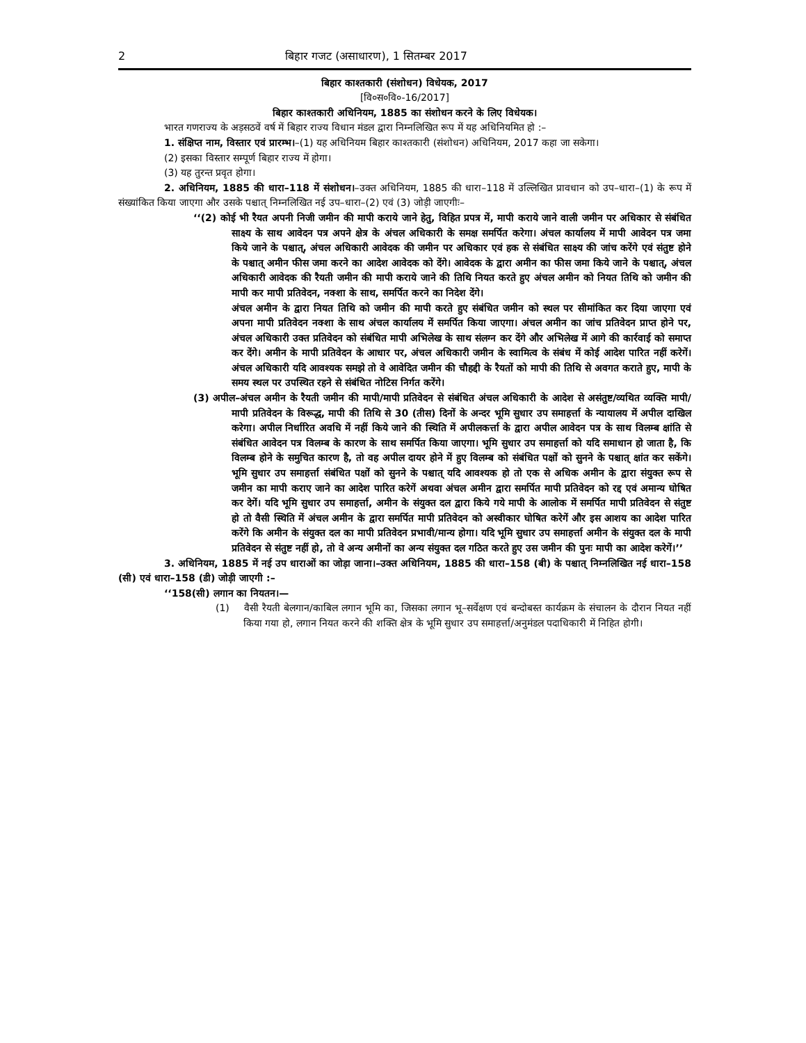2 बिहार गजट (असाधारण), 1 सितम्बर 2017
बिहार काश्तकारी (संशोधन) विधेयक, 2017
[वि०स०वि०-16/2017]
बिहार काश्तकारी अधिनियम, 1885 का संशोधन करने के लिए विधेयक।
भारत गणराज्य के अड़सठवें वर्ष में बिहार राज्य विधान मंडल द्वारा निम्नलिखित रूप में यह अधिनियमित हो :–
1. संक्षिप्त नाम, विस्तार एवं प्रारम्भ।–(1) यह अधिनियम बिहार काश्तकारी (संशोधन) अधिनियम, 2017 कहा जा सकेगा।
(2) इसका विस्तार सम्पूर्ण बिहार राज्य में होगा।
(3) यह तुरन्त प्रवृत होगा।
2. अधिनियम, 1885 की धारा–118 में संशोधन।–उक्त अधिनियम, 1885 की धारा–118 में उल्लिखित प्रावधान को उप–धारा–(1) के रूप में संख्यांकित किया जाएगा और उसके पश्चात् निम्नलिखित नई उप–धारा–(2) एवं (3) जोड़ी जाएगीः–
‘‘(2) कोई भी रैयत अपनी निजी जमीन की मापी कराये जाने हेतु, विहित प्रपत्र में, मापी कराये जाने वाली जमीन पर अधिकार से संबंधित साक्ष्य के साथ आवेदन पत्र अपने क्षेत्र के अंचल अधिकारी के समक्ष समर्पित करेगा। अंचल कार्यालय में मापी आवेदन पत्र जमा किये जाने के पश्चात्, अंचल अधिकारी आवेदक की जमीन पर अधिकार एवं हक से संबंधित साक्ष्य की जांच करेंगे एवं संतुष्ट होने के पश्चात् अमीन फीस जमा करने का आदेश आवेदक को देंगे। आवेदक के द्वारा अमीन का फीस जमा किये जाने के पश्चात्, अंचल अधिकारी आवेदक की रैयती जमीन की मापी कराये जाने की तिथि नियत करते हुए अंचल अमीन को नियत तिथि को जमीन की मापी कर मापी प्रतिवेदन, नक्शा के साथ, समर्पित करने का निदेश देंगे।
अंचल अमीन के द्वारा नियत तिथि को जमीन की मापी करते हुए संबंधित जमीन को स्थल पर सीमांकित कर दिया जाएगा एवं अपना मापी प्रतिवेदन नक्शा के साथ अंचल कार्यालय में समर्पित किया जाएगा। अंचल अमीन का जांच प्रतिवेदन प्राप्त होने पर, अंचल अधिकारी उक्त प्रतिवेदन को संबंधित मापी अभिलेख के साथ संलग्न कर देंगे और अभिलेख में आगे की कार्रवाई को समाप्त कर देंगे। अमीन के मापी प्रतिवेदन के आधार पर, अंचल अधिकारी जमीन के स्वामित्व के संबंध में कोई आदेश पारित नहीं करेगें। अंचल अधिकारी यदि आवश्यक समझे तो वे आवेदित जमीन की चौहद्दी के रैयतों को मापी की तिथि से अवगत कराते हुए, मापी के समय स्थल पर उपस्थित रहने से संबंधित नोटिस निर्गत करेंगे।
(3) अपील–अंचल अमीन के रैयती जमीन की मापी/मापी प्रतिवेदन से संबंधित अंचल अधिकारी के आदेश से असंतुष्ट/व्यथित व्यक्ति मापी/मापी प्रतिवेदन के विरूद्ध, मापी की तिथि से 30 (तीस) दिनों के अन्दर भूमि सुधार उप समाहर्त्ता के न्यायालय में अपील दाखिल करेगा। अपील निर्धारित अवधि में नहीं किये जाने की स्थिति में अपीलकर्त्ता के द्वारा अपील आवेदन पत्र के साथ विलम्ब क्षांति से संबंधित आवेदन पत्र विलम्ब के कारण के साथ समर्पित किया जाएगा। भूमि सुधार उप समाहर्त्ता को यदि समाधान हो जाता है, कि विलम्ब होने के समुचित कारण है, तो वह अपील दायर होने में हुए विलम्ब को संबंधित पक्षों को सुनने के पश्चात् क्षांत कर सकेंगे। भूमि सुधार उप समाहर्त्ता संबंधित पक्षों को सुनने के पश्चात् यदि आवश्यक हो तो एक से अधिक अमीन के द्वारा संयुक्त रूप से जमीन का मापी कराए जाने का आदेश पारित करेगें अथवा अंचल अमीन द्वारा समर्पित मापी प्रतिवेदन को रद्द एवं अमान्य घोषित कर देगें। यदि भूमि सुधार उप समाहर्त्ता, अमीन के संयुक्त दल द्वारा किये गये मापी के आलोक में समर्पित मापी प्रतिवेदन से संतुष्ट हो तो वैसी स्थिति में अंचल अमीन के द्वारा समर्पित मापी प्रतिवेदन को अस्वीकार घोषित करेगें और इस आशय का आदेश पारित करेंगे कि अमीन के संयुक्त दल का मापी प्रतिवेदन प्रभावी/मान्य होगा। यदि भूमि सुधार उप समाहर्त्ता अमीन के संयुक्त दल के मापी प्रतिवेदन से संतुष्ट नहीं हो, तो वे अन्य अमीनों का अन्य संयुक्त दल गठित करते हुए उस जमीन की पुनः मापी का आदेश करेगें।’’
3. अधिनियम, 1885 में नई उप धाराओं का जोड़ा जाना।–उक्त अधिनियम, 1885 की धारा–158 (बी) के पश्चात् निम्नलिखित नई धारा–158 (सी) एवं धारा–158 (डी) जोड़ी जाएगी :–
‘‘158(सी) लगान का नियतन।—
(1) वैसी रैयती बेलगान/काबिल लगान भूमि का, जिसका लगान भू–सर्वेक्षण एवं बन्दोबस्त कार्यक्रम के संचालन के दौरान नियत नहीं किया गया हो, लगान नियत करने की शक्ति क्षेत्र के भूमि सुधार उप समाहर्त्ता/अनुमंडल पदाधिकारी में निहित होगी।